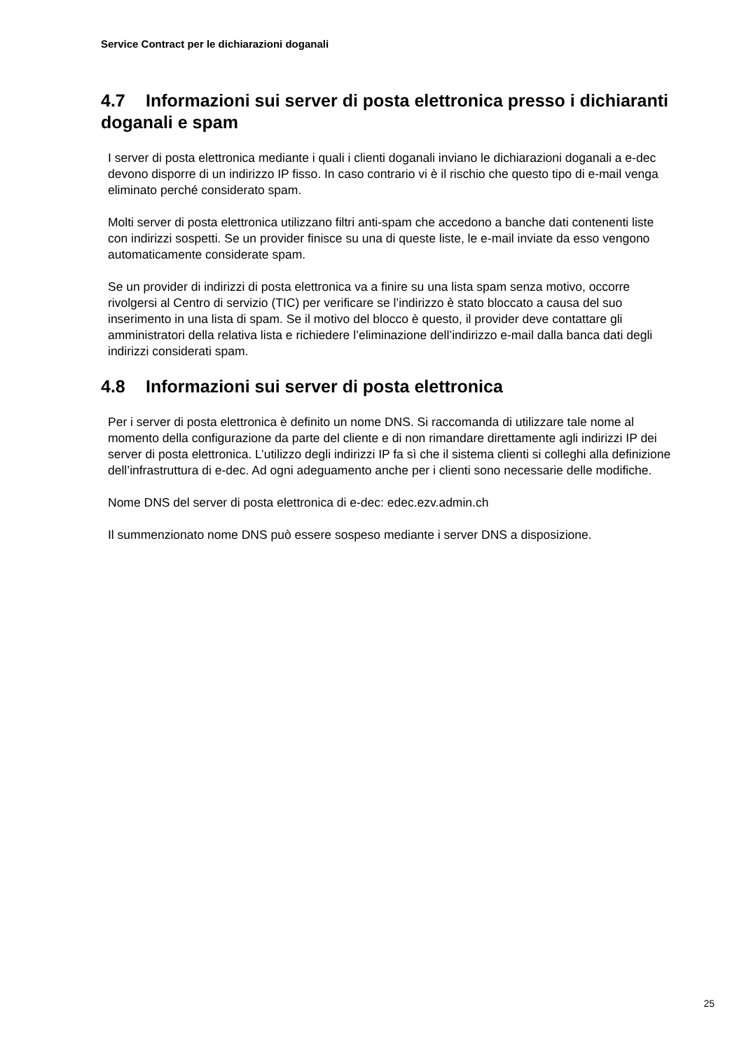Service Contract per le dichiarazioni doganali
4.7 Informazioni sui server di posta elettronica presso i dichiaranti doganali e spam
I server di posta elettronica mediante i quali i clienti doganali inviano le dichiarazioni doganali a e-dec devono disporre di un indirizzo IP fisso. In caso contrario vi è il rischio che questo tipo di e-mail venga eliminato perché considerato spam.
Molti server di posta elettronica utilizzano filtri anti-spam che accedono a banche dati contenenti liste con indirizzi sospetti. Se un provider finisce su una di queste liste, le e-mail inviate da esso vengono automaticamente considerate spam.
Se un provider di indirizzi di posta elettronica va a finire su una lista spam senza motivo, occorre rivolgersi al Centro di servizio (TIC) per verificare se l’indirizzo è stato bloccato a causa del suo inserimento in una lista di spam. Se il motivo del blocco è questo, il provider deve contattare gli amministratori della relativa lista e richiedere l’eliminazione dell’indirizzo e-mail dalla banca dati degli indirizzi considerati spam.
4.8 Informazioni sui server di posta elettronica
Per i server di posta elettronica è definito un nome DNS. Si raccomanda di utilizzare tale nome al momento della configurazione da parte del cliente e di non rimandare direttamente agli indirizzi IP dei server di posta elettronica. L’utilizzo degli indirizzi IP fa sì che il sistema clienti si colleghi alla definizione dell’infrastruttura di e-dec. Ad ogni adeguamento anche per i clienti sono necessarie delle modifiche.
Nome DNS del server di posta elettronica di e-dec: edec.ezv.admin.ch
Il summenzionato nome DNS può essere sospeso mediante i server DNS a disposizione.
25